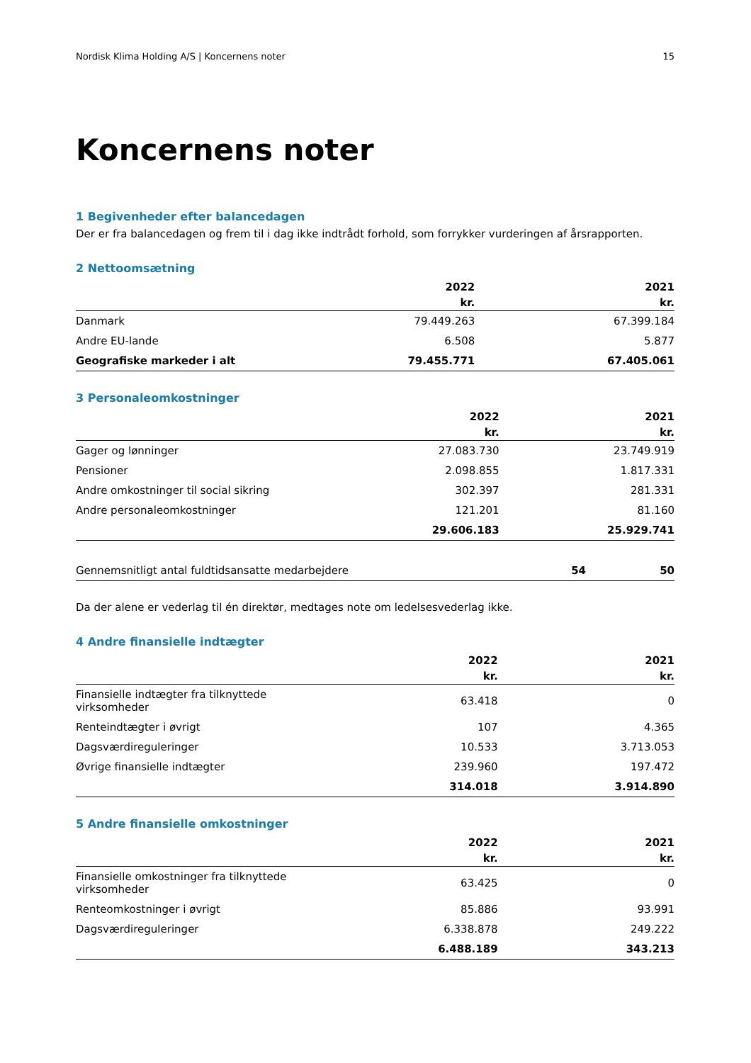Nordisk Klima Holding A/S | Koncernens noter 15
Koncernens noter
1 Begivenheder efter balancedagen
Der er fra balancedagen og frem til i dag ikke indtrådt forhold, som forrykker vurderingen af årsrapporten.
2 Nettoomsætning
| | 2022 | 2021 |
| --- | --- | --- |
| | kr. | kr. |
| Danmark | 79.449.263 | 67.399.184 |
| Andre EU-lande | 6.508 | 5.877 |
| Geografiske markeder i alt | 79.455.771 | 67.405.061 |
3 Personaleomkostninger
| | 2022 | 2021 |
| --- | --- | --- |
| | kr. | kr. |
| Gager og lønninger | 27.083.730 | 23.749.919 |
| Pensioner | 2.098.855 | 1.817.331 |
| Andre omkostninger til social sikring | 302.397 | 281.331 |
| Andre personaleomkostninger | 121.201 | 81.160 |
| | 29.606.183 | 25.929.741 |
| Gennemsnitligt antal fuldtidsansatte medarbejdere | 54 | 50 |
Da der alene er vederlag til én direktør, medtages note om ledelsesvederlag ikke.
4 Andre finansielle indtægter
| | 2022 | 2021 |
| --- | --- | --- |
| | kr. | kr. |
| Finansielle indtægter fra tilknyttede virksomheder | 63.418 | 0 |
| Renteindtægter i øvrigt | 107 | 4.365 |
| Dagsværdireguleringer | 10.533 | 3.713.053 |
| Øvrige finansielle indtægter | 239.960 | 197.472 |
| | 314.018 | 3.914.890 |
5 Andre finansielle omkostninger
| | 2022 | 2021 |
| --- | --- | --- |
| | kr. | kr. |
| Finansielle omkostninger fra tilknyttede virksomheder | 63.425 | 0 |
| Renteomkostninger i øvrigt | 85.886 | 93.991 |
| Dagsværdireguleringer | 6.338.878 | 249.222 |
| | 6.488.189 | 343.213 |